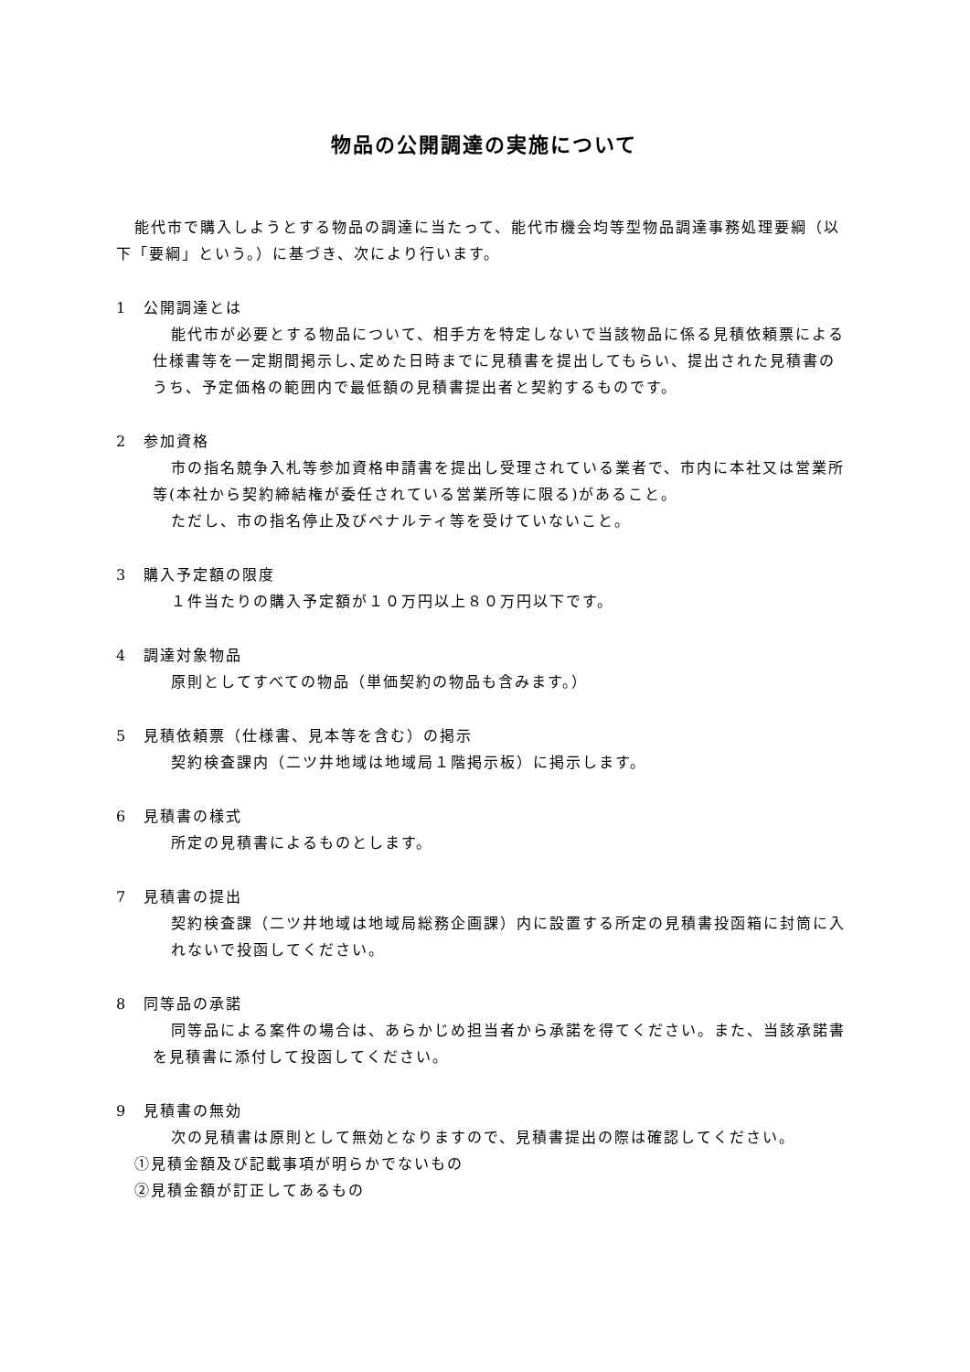物品の公開調達の実施について
能代市で購入しようとする物品の調達に当たって、能代市機会均等型物品調達事務処理要綱（以下「要綱」という。）に基づき、次により行います。
1　公開調達とは
能代市が必要とする物品について、相手方を特定しないで当該物品に係る見積依頼票による仕様書等を一定期間掲示し､定めた日時までに見積書を提出してもらい、提出された見積書のうち、予定価格の範囲内で最低額の見積書提出者と契約するものです。
2　参加資格
市の指名競争入札等参加資格申請書を提出し受理されている業者で、市内に本社又は営業所等(本社から契約締結権が委任されている営業所等に限る)があること。
ただし、市の指名停止及びペナルティ等を受けていないこと。
3　購入予定額の限度
１件当たりの購入予定額が１０万円以上８０万円以下です。
4　調達対象物品
原則としてすべての物品（単価契約の物品も含みます。）
5　見積依頼票（仕様書、見本等を含む）の掲示
契約検査課内（二ツ井地域は地域局１階掲示板）に掲示します。
6　見積書の様式
所定の見積書によるものとします。
7　見積書の提出
契約検査課（二ツ井地域は地域局総務企画課）内に設置する所定の見積書投函箱に封筒に入れないで投函してください。
8　同等品の承諾
同等品による案件の場合は、あらかじめ担当者から承諾を得てください。また、当該承諾書を見積書に添付して投函してください。
9　見積書の無効
次の見積書は原則として無効となりますので、見積書提出の際は確認してください。
①見積金額及び記載事項が明らかでないもの
②見積金額が訂正してあるもの